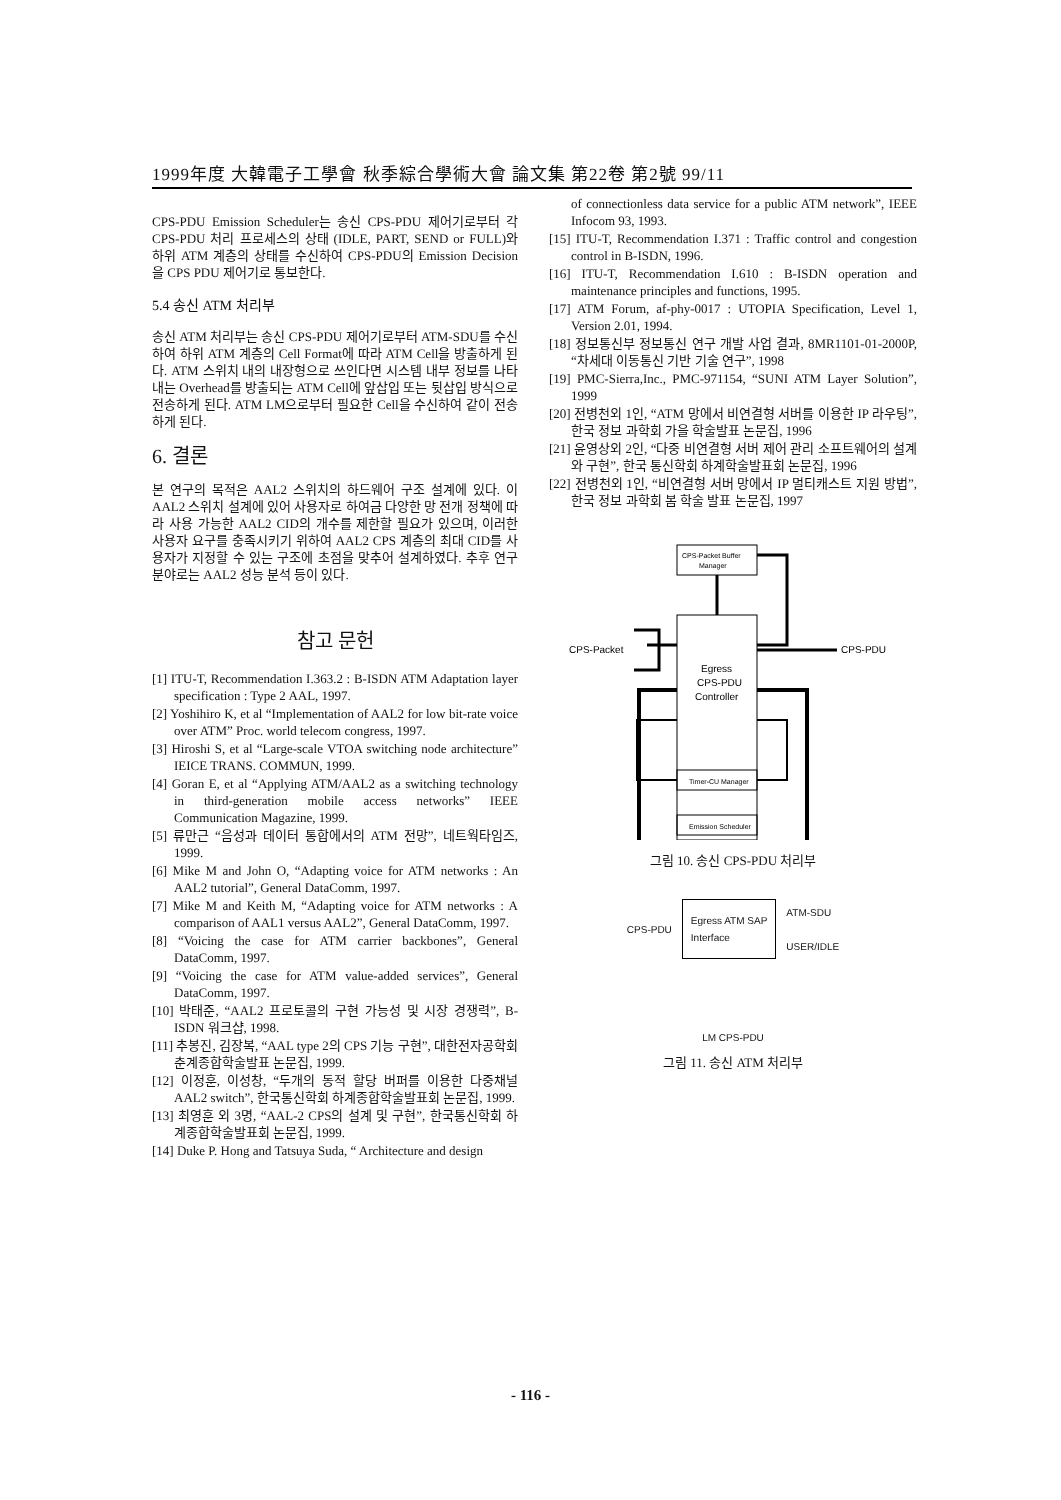1999年度 大韓電子工學會 秋季綜合學術大會 論文集 第22卷 第2號 99/11
CPS-PDU Emission Scheduler는 송신 CPS-PDU 제어기로부터 각 CPS-PDU 처리 프로세스의 상태 (IDLE, PART, SEND or FULL)와 하위 ATM 계층의 상태를 수신하여 CPS-PDU의 Emission Decision을 CPS PDU 제어기로 통보한다.
5.4 송신 ATM 처리부
송신 ATM 처리부는 송신 CPS-PDU 제어기로부터 ATM-SDU를 수신하여 하위 ATM 계층의 Cell Format에 따라 ATM Cell을 방출하게 된다. ATM 스위치 내의 내장형으로 쓰인다면 시스템 내부 정보를 나타내는 Overhead를 방출되는 ATM Cell에 앞삽입 또는 뒷삽입 방식으로 전송하게 된다. ATM LM으로부터 필요한 Cell을 수신하여 같이 전송하게 된다.
6. 결론
본 연구의 목적은 AAL2 스위치의 하드웨어 구조 설계에 있다. 이 AAL2 스위치 설계에 있어 사용자로 하여금 다양한 망 전개 정책에 따라 사용 가능한 AAL2 CID의 개수를 제한할 필요가 있으며, 이러한 사용자 요구를 충족시키기 위하여 AAL2 CPS 계층의 최대 CID를 사용자가 지정할 수 있는 구조에 초점을 맞추어 설계하였다. 추후 연구 분야로는 AAL2 성능 분석 등이 있다.
참고 문헌
[1] ITU-T, Recommendation I.363.2 : B-ISDN ATM Adaptation layer specification : Type 2 AAL, 1997.
[2] Yoshihiro K, et al “Implementation of AAL2 for low bit-rate voice over ATM” Proc. world telecom congress, 1997.
[3] Hiroshi S, et al “Large-scale VTOA switching node architecture” IEICE TRANS. COMMUN, 1999.
[4] Goran E, et al “Applying ATM/AAL2 as a switching technology in third-generation mobile access networks” IEEE Communication Magazine, 1999.
[5] 류만근 “음성과 데이터 통합에서의 ATM 전망”, 네트웍타임즈, 1999.
[6] Mike M and John O, “Adapting voice for ATM networks : An AAL2 tutorial”, General DataComm, 1997.
[7] Mike M and Keith M, “Adapting voice for ATM networks : A comparison of AAL1 versus AAL2”, General DataComm, 1997.
[8] “Voicing the case for ATM carrier backbones”, General DataComm, 1997.
[9] “Voicing the case for ATM value-added services”, General DataComm, 1997.
[10] 박태준, “AAL2 프로토콜의 구현 가능성 및 시장 경쟁력”, B-ISDN 워크샵, 1998.
[11] 추봉진, 김장복, “AAL type 2의 CPS 기능 구현”, 대한전자공학회 춘계종합학술발표 논문집, 1999.
[12] 이정훈, 이성창, “두개의 동적 할당 버퍼를 이용한 다중채널 AAL2 switch”, 한국통신학회 하계종합학술발표회 논문집, 1999.
[13] 최영훈 외 3명, “AAL-2 CPS의 설계 및 구현”, 한국통신학회 하계종합학술발표회 논문집, 1999.
[14] Duke P. Hong and Tatsuya Suda, “ Architecture and design
of connectionless data service for a public ATM network”, IEEE Infocom 93, 1993.
[15] ITU-T, Recommendation I.371 : Traffic control and congestion control in B-ISDN, 1996.
[16] ITU-T, Recommendation I.610 : B-ISDN operation and maintenance principles and functions, 1995.
[17] ATM Forum, af-phy-0017 : UTOPIA Specification, Level 1, Version 2.01, 1994.
[18] 정보통신부 정보통신 연구 개발 사업 결과, 8MR1101-01-2000P, “차세대 이동통신 기반 기술 연구”, 1998
[19] PMC-Sierra,Inc., PMC-971154, “SUNI ATM Layer Solution”, 1999
[20] 전병천외 1인, “ATM 망에서 비연결형 서버를 이용한 IP 라우팅”, 한국 정보 과학회 가을 학술발표 논문집, 1996
[21] 윤영상외 2인, “다중 비연결형 서버 제어 관리 소프트웨어의 설계와 구현”, 한국 통신학회 하계학술발표회 논문집, 1996
[22] 전병천외 1인, “비연결형 서버 망에서 IP 멀티캐스트 지원 방법”, 한국 정보 과학회 봄 학술 발표 논문집, 1997
CPS-Packet Buffer
Manager
CPS-Packet
CPS-PDU
Egress
CPS-PDU
Controller
Timer-CU Manager
Emission Scheduler
그림 10. 송신 CPS-PDU 처리부
CPS-PDU Egress ATM SAP
Interface ATM-SDU
USER/IDLE
LM CPS-PDU
그림 11. 송신 ATM 처리부
- 116 -